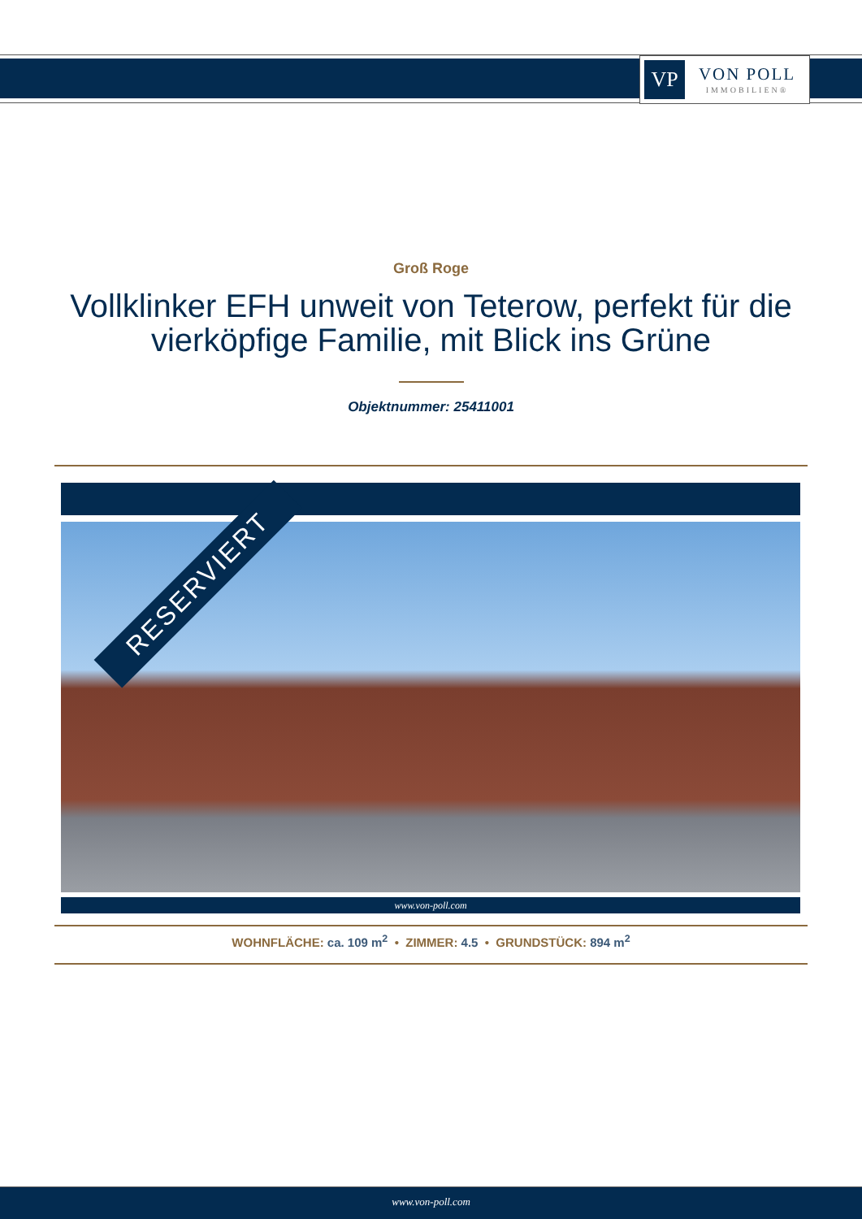VP
VON POLL
IMMOBILIEN®
Groß Roge
Vollklinker EFH unweit von Teterow, perfekt für die vierköpfige Familie, mit Blick ins Grüne
Objektnummer: 25411001
RESERVIERT
www.von-poll.com
WOHNFLÄCHE: ca. 109 m<sup>2</sup> • ZIMMER: 4.5 • GRUNDSTÜCK: 894 m<sup>2</sup>
www.von-poll.com